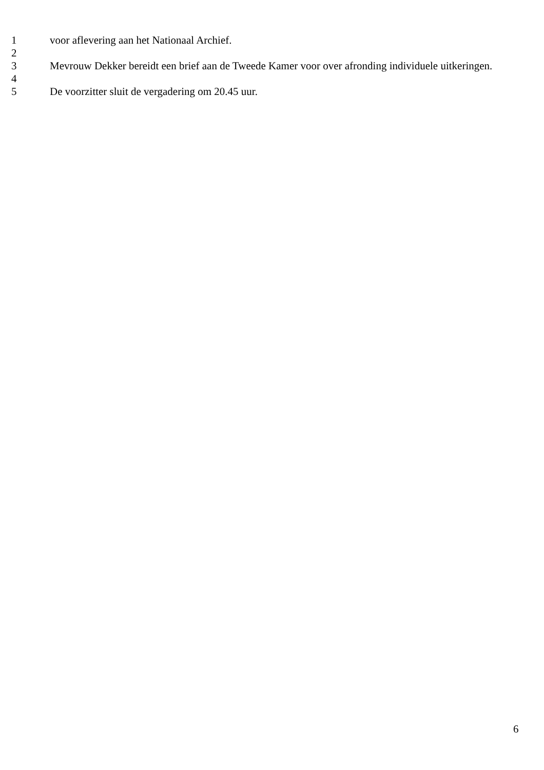1 voor aflevering aan het Nationaal Archief.
2
3 Mevrouw Dekker bereidt een brief aan de Tweede Kamer voor over afronding individuele uitkeringen.
4
5 De voorzitter sluit de vergadering om 20.45 uur.
6